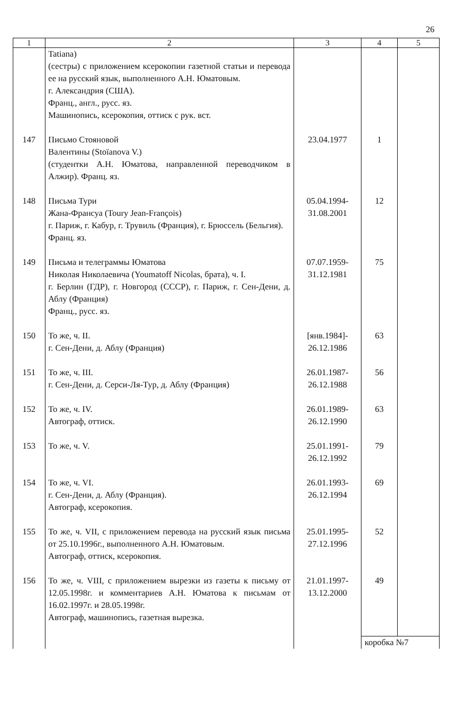26
| 1 | 2 | 3 | 4 | 5 |
| --- | --- | --- | --- | --- |
| | Tatiana) (сестры) с приложением ксерокопии газетной статьи и перевода ее на русский язык, выполненного А.Н. Юматовым. г. Александрия (США). Франц., англ., русс. яз. Машинопись, ксерокопия, оттиск с рук. вст. | | | |
| 147 | Письмо Стояновой Валентины (Stoïanova V.) (студентки А.Н. Юматова, направленной переводчиком в Алжир). Франц. яз. | 23.04.1977 | 1 | |
| 148 | Письма Тури Жана-Франсуа (Toury Jean-François) г. Париж, г. Кабур, г. Трувиль (Франция), г. Брюссель (Бельгия). Франц. яз. | 05.04.1994- 31.08.2001 | 12 | |
| 149 | Письма и телеграммы Юматова Николая Николаевича (Youmatoff Nicolas, брата), ч. I. г. Берлин (ГДР), г. Новгород (СССР), г. Париж, г. Сен-Дени, д. Аблу (Франция) Франц., русс. яз. | 07.07.1959- 31.12.1981 | 75 | |
| 150 | То же, ч. II. г. Сен-Дени, д. Аблу (Франция) | [янв.1984]- 26.12.1986 | 63 | |
| 151 | То же, ч. III. г. Сен-Дени, д. Серси-Ля-Тур, д. Аблу (Франция) | 26.01.1987- 26.12.1988 | 56 | |
| 152 | То же, ч. IV. Автограф, оттиск. | 26.01.1989- 26.12.1990 | 63 | |
| 153 | То же, ч. V. | 25.01.1991- 26.12.1992 | 79 | |
| 154 | То же, ч. VI. г. Сен-Дени, д. Аблу (Франция). Автограф, ксерокопия. | 26.01.1993- 26.12.1994 | 69 | |
| 155 | То же, ч. VII, с приложением перевода на русский язык письма от 25.10.1996г., выполненного А.Н. Юматовым. Автограф, оттиск, ксерокопия. | 25.01.1995- 27.12.1996 | 52 | |
| 156 | То же, ч. VIII, с приложением вырезки из газеты к письму от 12.05.1998г. и комментариев А.Н. Юматова к письмам от 16.02.1997г. и 28.05.1998г. Автограф, машинопись, газетная вырезка. | 21.01.1997- 13.12.2000 | 49 | |
| | | | коробка №7 | |